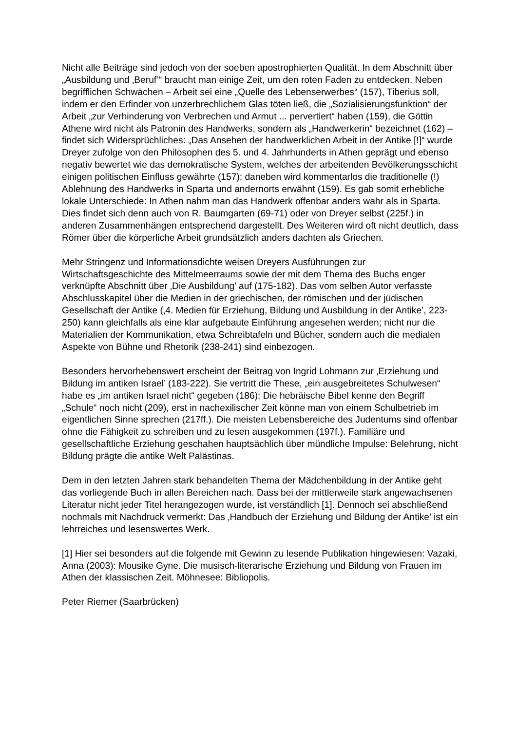Nicht alle Beiträge sind jedoch von der soeben apostrophierten Qualität. In dem Abschnitt über „Ausbildung und ‚Beruf’“ braucht man einige Zeit, um den roten Faden zu entdecken. Neben begrifflichen Schwächen – Arbeit sei eine „Quelle des Lebenserwerbes“ (157), Tiberius soll, indem er den Erfinder von unzerbrechlichem Glas töten ließ, die „Sozialisierungsfunktion“ der Arbeit „zur Verhinderung von Verbrechen und Armut ... pervertiert“ haben (159), die Göttin Athene wird nicht als Patronin des Handwerks, sondern als „Handwerkerin“ bezeichnet (162) – findet sich Widersprüchliches: „Das Ansehen der handwerklichen Arbeit in der Antike [!]“ wurde Dreyer zufolge von den Philosophen des 5. und 4. Jahrhunderts in Athen geprägt und ebenso negativ bewertet wie das demokratische System, welches der arbeitenden Bevölkerungsschicht einigen politischen Einfluss gewährte (157); daneben wird kommentarlos die traditionelle (!) Ablehnung des Handwerks in Sparta und andernorts erwähnt (159). Es gab somit erhebliche lokale Unterschiede: In Athen nahm man das Handwerk offenbar anders wahr als in Sparta. Dies findet sich denn auch von R. Baumgarten (69-71) oder von Dreyer selbst (225f.) in anderen Zusammenhängen entsprechend dargestellt. Des Weiteren wird oft nicht deutlich, dass Römer über die körperliche Arbeit grundsätzlich anders dachten als Griechen.
Mehr Stringenz und Informationsdichte weisen Dreyers Ausführungen zur Wirtschaftsgeschichte des Mittelmeerraums sowie der mit dem Thema des Buchs enger verknüpfte Abschnitt über ‚Die Ausbildung’ auf (175-182). Das vom selben Autor verfasste Abschlusskapitel über die Medien in der griechischen, der römischen und der jüdischen Gesellschaft der Antike (‚4. Medien für Erziehung, Bildung und Ausbildung in der Antike’, 223-250) kann gleichfalls als eine klar aufgebaute Einführung angesehen werden; nicht nur die Materialien der Kommunikation, etwa Schreibtafeln und Bücher, sondern auch die medialen Aspekte von Bühne und Rhetorik (238-241) sind einbezogen.
Besonders hervorhebenswert erscheint der Beitrag von Ingrid Lohmann zur ‚Erziehung und Bildung im antiken Israel’ (183-222). Sie vertritt die These, „ein ausgebreitetes Schulwesen“ habe es „im antiken Israel nicht“ gegeben (186): Die hebräische Bibel kenne den Begriff „Schule“ noch nicht (209), erst in nachexilischer Zeit könne man von einem Schulbetrieb im eigentlichen Sinne sprechen (217ff.). Die meisten Lebensbereiche des Judentums sind offenbar ohne die Fähigkeit zu schreiben und zu lesen ausgekommen (197f.). Familiäre und gesellschaftliche Erziehung geschahen hauptsächlich über mündliche Impulse: Belehrung, nicht Bildung prägte die antike Welt Palästinas.
Dem in den letzten Jahren stark behandelten Thema der Mädchenbildung in der Antike geht das vorliegende Buch in allen Bereichen nach. Dass bei der mittlerweile stark angewachsenen Literatur nicht jeder Titel herangezogen wurde, ist verständlich [1]. Dennoch sei abschließend nochmals mit Nachdruck vermerkt: Das ‚Handbuch der Erziehung und Bildung der Antike’ ist ein lehrreiches und lesenswertes Werk.
[1] Hier sei besonders auf die folgende mit Gewinn zu lesende Publikation hingewiesen: Vazaki, Anna (2003): Mousike Gyne. Die musisch-literarische Erziehung und Bildung von Frauen im Athen der klassischen Zeit. Möhnesee: Bibliopolis.
Peter Riemer (Saarbrücken)